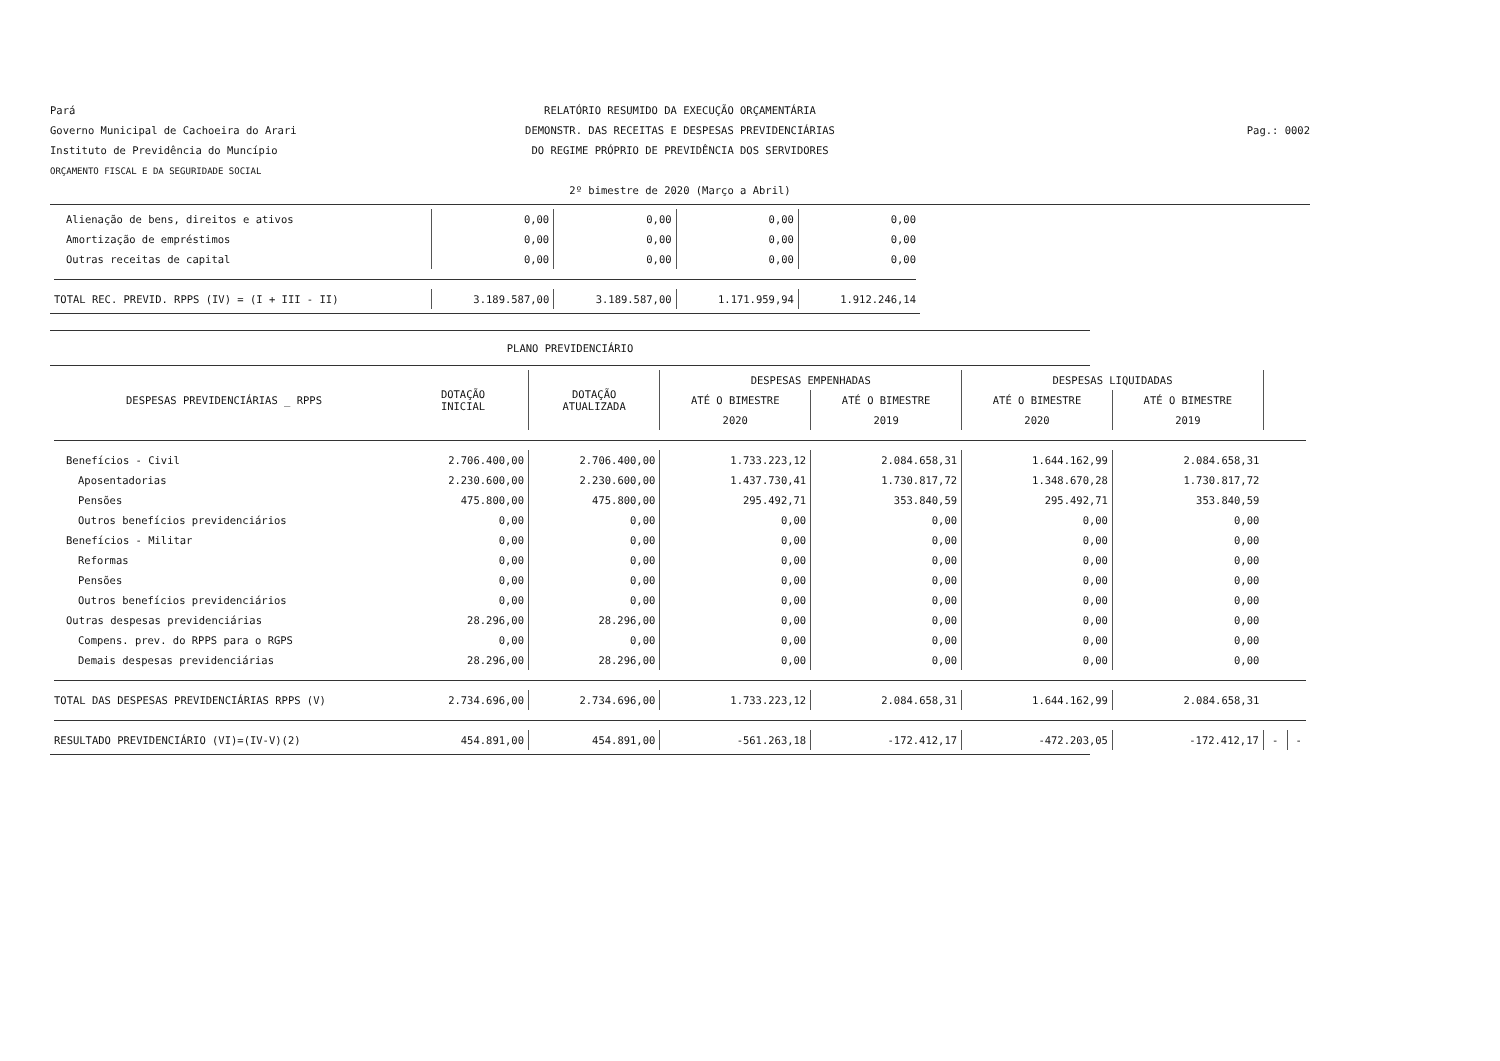Pará
Governo Municipal de Cachoeira do Arari
Instituto de Previdência do Muncípio
ORÇAMENTO FISCAL E DA SEGURIDADE SOCIAL
RELATÓRIO RESUMIDO DA EXECUÇÃO ORÇAMENTÁRIA
DEMONSTR. DAS RECEITAS E DESPESAS PREVIDENCIÁRIAS
DO REGIME PRÓPRIO DE PREVIDÊNCIA DOS SERVIDORES
2º bimestre de 2020 (Março a Abril)
Pag.: 0002
| Alienação de bens, direitos e ativos | | 0,00 | 0,00 | 0,00 | 0,00 |
| Amortização de empréstimos | | 0,00 | 0,00 | 0,00 | 0,00 |
| Outras receitas de capital | | 0,00 | 0,00 | 0,00 | 0,00 |
| TOTAL REC. PREVID. RPPS (IV) = (I + III - II) | | 3.189.587,00 | 3.189.587,00 | 1.171.959,94 | 1.912.246,14 |
PLANO PREVIDENCIÁRIO
| DESPESAS PREVIDENCIÁRIAS _ RPPS | DOTAÇÃO INICIAL | DOTAÇÃO ATUALIZADA | DESPESAS EMPENHADAS | | DESPESAS LIQUIDADAS | | | |
| --- | --- | --- | --- | --- | --- | --- | --- | --- |
| | | | ATÉ O BIMESTRE | ATÉ O BIMESTRE | ATÉ O BIMESTRE | ATÉ O BIMESTRE | | |
| | | | 2020 | 2019 | 2020 | 2019 | | |
| Benefícios - Civil | 2.706.400,00 | 2.706.400,00 | 1.733.223,12 | 2.084.658,31 | 1.644.162,99 | 2.084.658,31 | | |
| Aposentadorias | 2.230.600,00 | 2.230.600,00 | 1.437.730,41 | 1.730.817,72 | 1.348.670,28 | 1.730.817,72 | | |
| Pensões | 475.800,00 | 475.800,00 | 295.492,71 | 353.840,59 | 295.492,71 | 353.840,59 | | |
| Outros benefícios previdenciários | 0,00 | 0,00 | 0,00 | 0,00 | 0,00 | 0,00 | | |
| Benefícios - Militar | 0,00 | 0,00 | 0,00 | 0,00 | 0,00 | 0,00 | | |
| Reformas | 0,00 | 0,00 | 0,00 | 0,00 | 0,00 | 0,00 | | |
| Pensões | 0,00 | 0,00 | 0,00 | 0,00 | 0,00 | 0,00 | | |
| Outros benefícios previdenciários | 0,00 | 0,00 | 0,00 | 0,00 | 0,00 | 0,00 | | |
| Outras despesas previdenciárias | 28.296,00 | 28.296,00 | 0,00 | 0,00 | 0,00 | 0,00 | | |
| Compens. prev. do RPPS para o RGPS | 0,00 | 0,00 | 0,00 | 0,00 | 0,00 | 0,00 | | |
| Demais despesas previdenciárias | 28.296,00 | 28.296,00 | 0,00 | 0,00 | 0,00 | 0,00 | | |
| TOTAL DAS DESPESAS PREVIDENCIÁRIAS RPPS (V) | 2.734.696,00 | 2.734.696,00 | 1.733.223,12 | 2.084.658,31 | 1.644.162,99 | 2.084.658,31 | | |
| RESULTADO PREVIDENCIÁRIO (VI)=(IV-V)(2) | 454.891,00 | 454.891,00 | -561.263,18 | -172.412,17 | -472.203,05 | -172.412,17 | - | - |